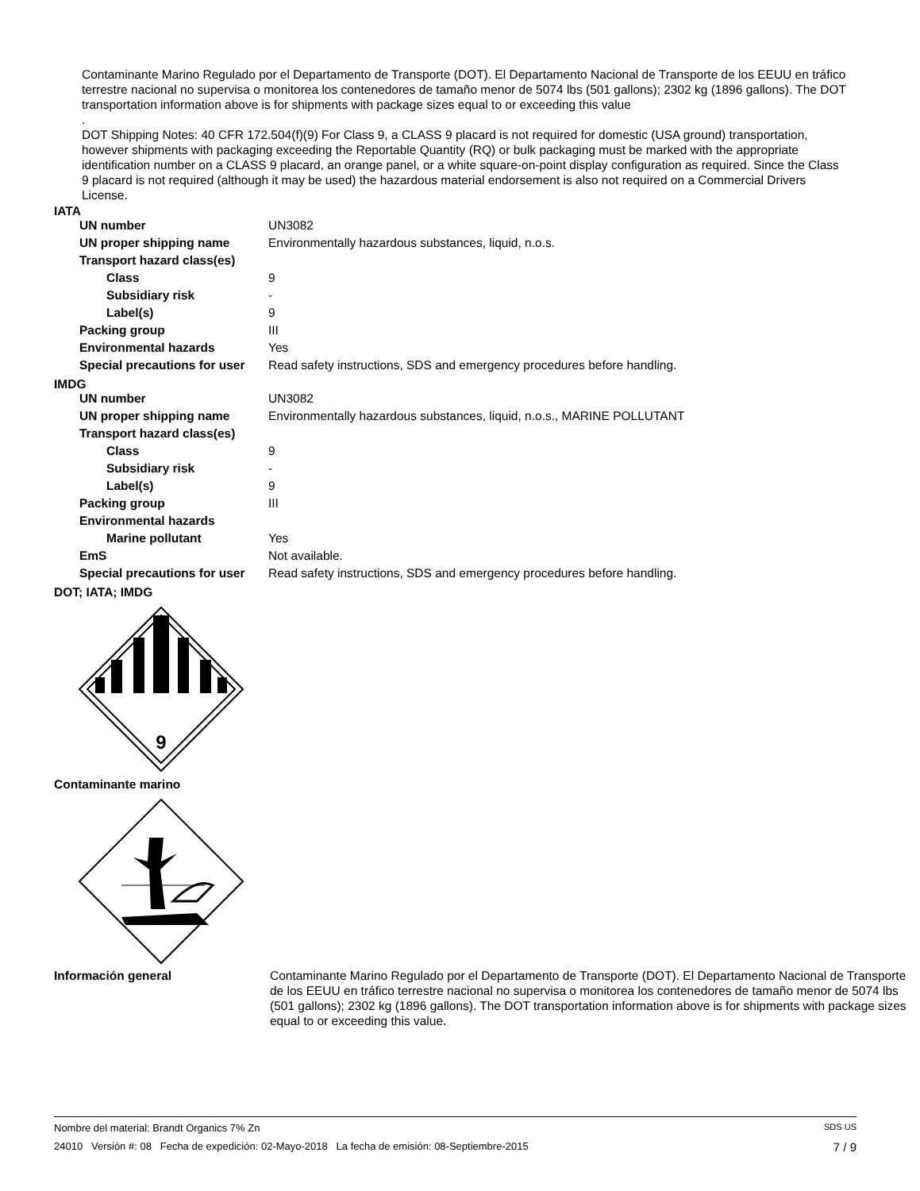Contaminante Marino Regulado por el Departamento de Transporte (DOT). El Departamento Nacional de Transporte de los EEUU en tráfico terrestre nacional no supervisa o monitorea los contenedores de tamaño menor de 5074 lbs (501 gallons); 2302 kg (1896 gallons). The DOT transportation information above is for shipments with package sizes equal to or exceeding this value
.
DOT Shipping Notes: 40 CFR 172.504(f)(9) For Class 9, a CLASS 9 placard is not required for domestic (USA ground) transportation, however shipments with packaging exceeding the Reportable Quantity (RQ) or bulk packaging must be marked with the appropriate identification number on a CLASS 9 placard, an orange panel, or a white square-on-point display configuration as required. Since the Class 9 placard is not required (although it may be used) the hazardous material endorsement is also not required on a Commercial Drivers License.
IATA
| UN number | UN3082 |
| UN proper shipping name | Environmentally hazardous substances, liquid, n.o.s. |
| Transport hazard class(es) | |
| Class | 9 |
| Subsidiary risk | - |
| Label(s) | 9 |
| Packing group | III |
| Environmental hazards | Yes |
| Special precautions for user | Read safety instructions, SDS and emergency procedures before handling. |
IMDG
| UN number | UN3082 |
| UN proper shipping name | Environmentally hazardous substances, liquid, n.o.s., MARINE POLLUTANT |
| Transport hazard class(es) | |
| Class | 9 |
| Subsidiary risk | - |
| Label(s) | 9 |
| Packing group | III |
| Environmental hazards | |
| Marine pollutant | Yes |
| EmS | Not available. |
| Special precautions for user | Read safety instructions, SDS and emergency procedures before handling. |
DOT; IATA; IMDG
9
Contaminante marino
Información general Contaminante Marino Regulado por el Departamento de Transporte (DOT). El Departamento Nacional de Transporte de los EEUU en tráfico terrestre nacional no supervisa o monitorea los contenedores de tamaño menor de 5074 lbs (501 gallons); 2302 kg (1896 gallons). The DOT transportation information above is for shipments with package sizes equal to or exceeding this value.
Nombre del material: Brandt Organics 7% Zn SDS US
24010 Versión #: 08 Fecha de expedición: 02-Mayo-2018 La fecha de emisión: 08-Septiembre-2015 7 / 9